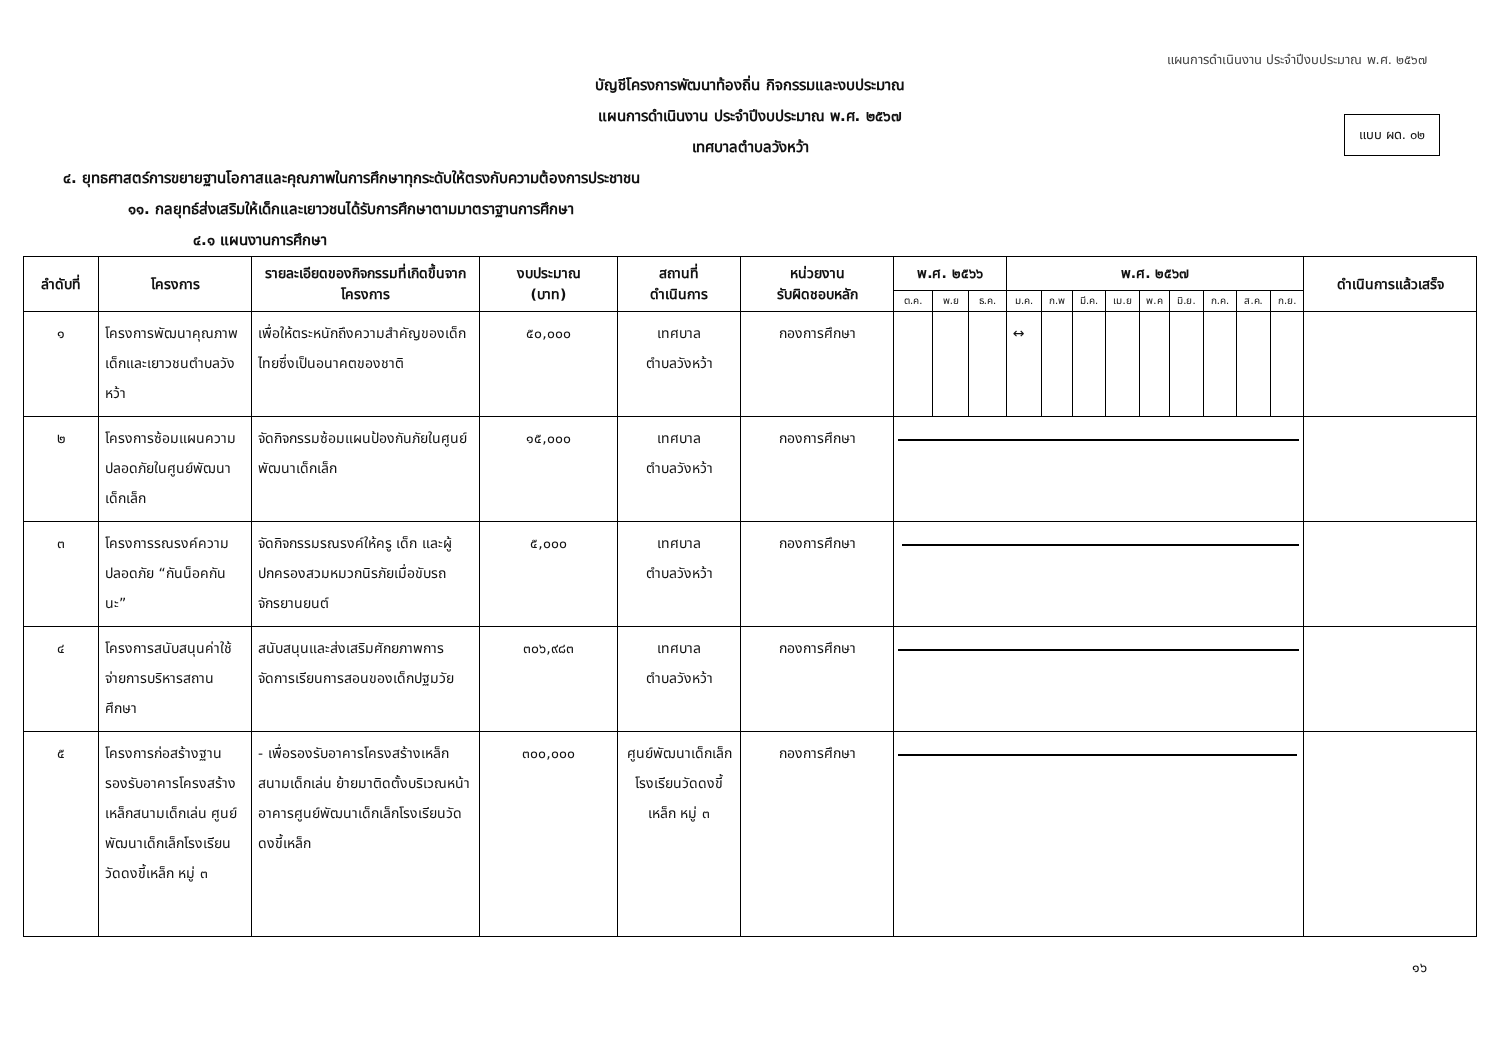แผนการดำเนินงาน ประจำปีงบประมาณ พ.ศ. ๒๕๖๗
แบบ ผด. ๐๒
บัญชีโครงการพัฒนาท้องถิ่น กิจกรรมและงบประมาณ
แผนการดำเนินงาน ประจำปีงบประมาณ พ.ศ. ๒๕๖๗
เทศบาลตำบลวังหว้า
๔. ยุทธศาสตร์การขยายฐานโอกาสและคุณภาพในการศึกษาทุกระดับให้ตรงกับความต้องการประชาชน
๑๑. กลยุทธ์ส่งเสริมให้เด็กและเยาวชนได้รับการศึกษาตามมาตราฐานการศึกษา
๔.๑ แผนงานการศึกษา
| ลำดับที่ | โครงการ | รายละเอียดของกิจกรรมที่เกิดขึ้นจากโครงการ | งบประมาณ (บาท) | สถานที่ ดำเนินการ | หน่วยงาน รับผิดชอบหลัก | พ.ศ. ๒๕๖๖ | | | พ.ศ. ๒๕๖๗ | | | | | | | | | ดำเนินการแล้วเสร็จ |
| --- | --- | --- | --- | --- | --- | --- | --- | --- | --- | --- | --- | --- | --- | --- | --- | --- | --- | --- |
| | | | | | | ต.ค. | พ.ย | ธ.ค. | ม.ค. | ก.พ | มี.ค. | เม.ย | พ.ค | มิ.ย. | ก.ค. | ส.ค. | ก.ย. | |
| ๑ | โครงการพัฒนาคุณภาพเด็กและเยาวชนตำบลวังหว้า | เพื่อให้ตระหนักถึงความสำคัญของเด็กไทยซึ่งเป็นอนาคตของชาติ | ๕๐,๐๐๐ | เทศบาล ตำบลวังหว้า | กองการศึกษา | | | | ↔ | | | | | | | | | |
| ๒ | โครงการซ้อมแผนความปลอดภัยในศูนย์พัฒนาเด็กเล็ก | จัดกิจกรรมซ้อมแผนป้องกันภัยในศูนย์พัฒนาเด็กเล็ก | ๑๕,๐๐๐ | เทศบาล ตำบลวังหว้า | กองการศึกษา | | | | | | | | | | | | | |
| ๓ | โครงการรณรงค์ความปลอดภัย “กันน็อคกันนะ” | จัดกิจกรรมรณรงค์ให้ครู เด็ก และผู้ปกครองสวมหมวกนิรภัยเมื่อขับรถจักรยานยนต์ | ๕,๐๐๐ | เทศบาล ตำบลวังหว้า | กองการศึกษา | | | | | | | | | | | | | |
| ๔ | โครงการสนับสนุนค่าใช้จ่ายการบริหารสถานศึกษา | สนับสนุนและส่งเสริมศักยภาพการจัดการเรียนการสอนของเด็กปฐมวัย | ๓๐๖,๙๘๓ | เทศบาล ตำบลวังหว้า | กองการศึกษา | | | | | | | | | | | | | |
| ๕ | โครงการก่อสร้างฐานรองรับอาคารโครงสร้างเหล็กสนามเด็กเล่น ศูนย์พัฒนาเด็กเล็กโรงเรียนวัดดงขี้เหล็ก หมู่ ๓ | - เพื่อรองรับอาคารโครงสร้างเหล็กสนามเด็กเล่น ย้ายมาติดตั้งบริเวณหน้าอาคารศูนย์พัฒนาเด็กเล็กโรงเรียนวัดดงขี้เหล็ก | ๓๐๐,๐๐๐ | ศูนย์พัฒนาเด็กเล็กโรงเรียนวัดดงขี้เหล็ก หมู่ ๓ | กองการศึกษา | | | | | | | | | | | | | |
๑๖